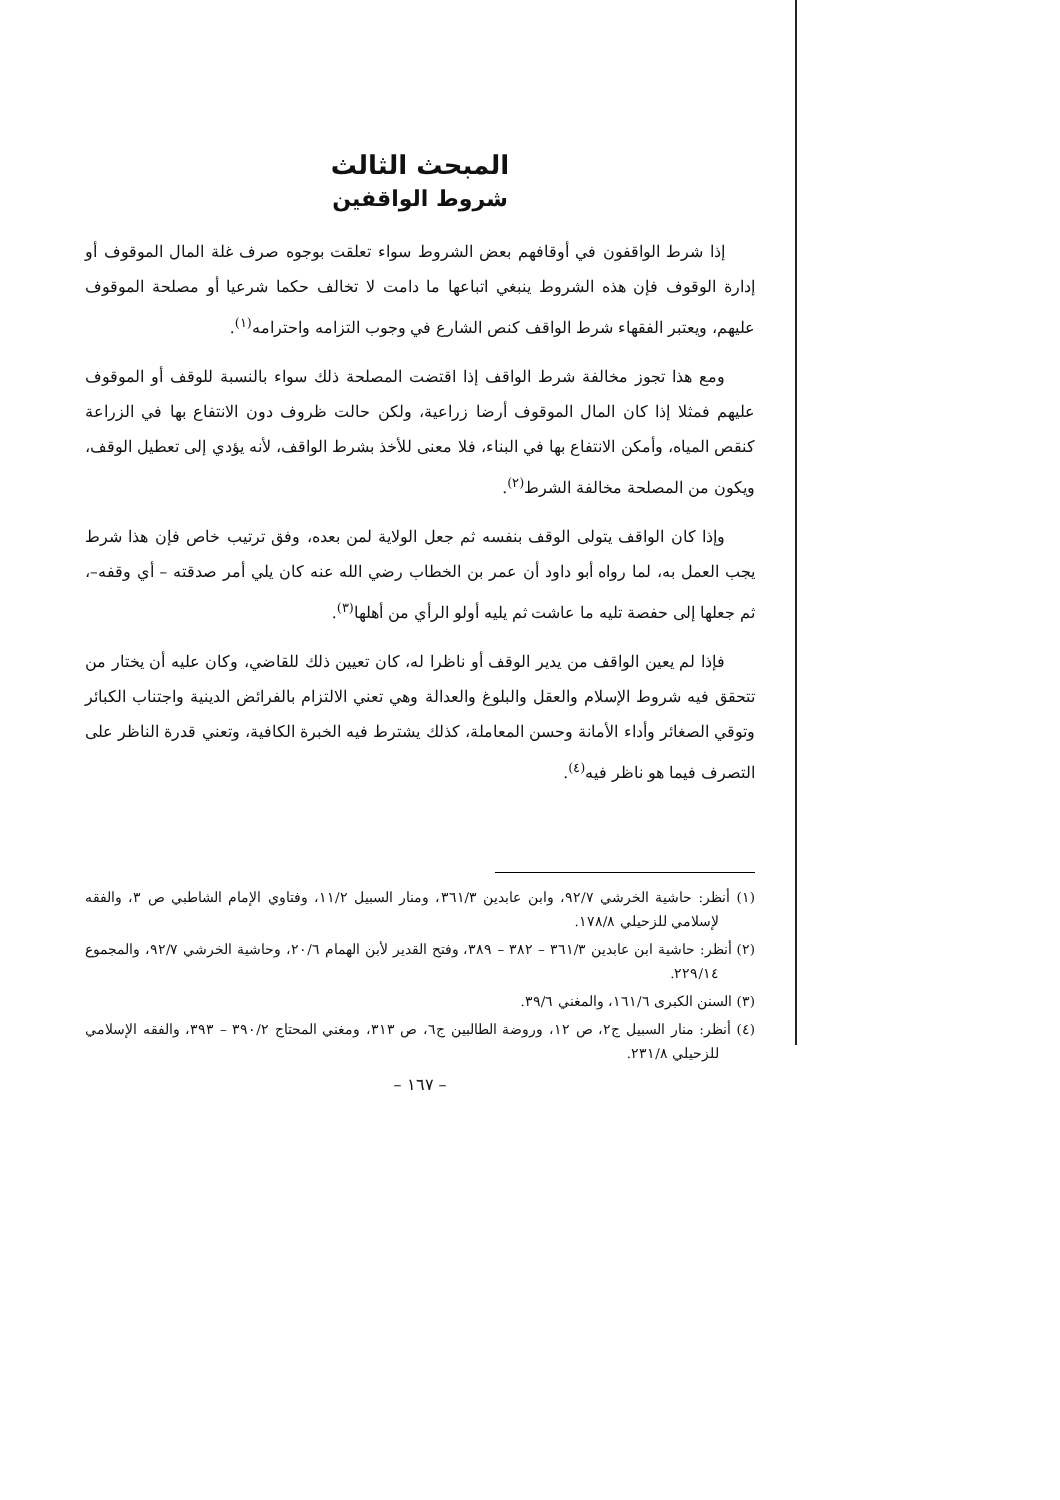المبحث الثالث
شروط الواقفين
إذا شرط الواقفون في أوقافهم بعض الشروط سواء تعلقت بوجوه صرف غلة المال الموقوف أو إدارة الوقوف فإن هذه الشروط ينبغي اتباعها ما دامت لا تخالف حكما شرعيا أو مصلحة الموقوف عليهم، ويعتبر الفقهاء شرط الواقف كنص الشارع في وجوب التزامه واحترامه<sup>(١)</sup>.
ومع هذا تجوز مخالفة شرط الواقف إذا اقتضت المصلحة ذلك سواء بالنسبة للوقف أو الموقوف عليهم فمثلا إذا كان المال الموقوف أرضا زراعية، ولكن حالت ظروف دون الانتفاع بها في الزراعة كنقص المياه، وأمكن الانتفاع بها في البناء، فلا معنى للأخذ بشرط الواقف، لأنه يؤدي إلى تعطيل الوقف، ويكون من المصلحة مخالفة الشرط<sup>(٢)</sup>.
وإذا كان الواقف يتولى الوقف بنفسه ثم جعل الولاية لمن بعده، وفق ترتيب خاص فإن هذا شرط يجب العمل به، لما رواه أبو داود أن عمر بن الخطاب رضي الله عنه كان يلي أمر صدقته – أي وقفه–، ثم جعلها إلى حفصة تليه ما عاشت ثم يليه أولو الرأي من أهلها<sup>(٣)</sup>.
فإذا لم يعين الواقف من يدير الوقف أو ناظرا له، كان تعيين ذلك للقاضي، وكان عليه أن يختار من تتحقق فيه شروط الإسلام والعقل والبلوغ والعدالة وهي تعني الالتزام بالفرائض الدينية واجتناب الكبائر وتوقي الصغائر وأداء الأمانة وحسن المعاملة، كذلك يشترط فيه الخبرة الكافية، وتعني قدرة الناظر على التصرف فيما هو ناظر فيه<sup>(٤)</sup>.
(١) أنظر: حاشية الخرشي ٩٢/٧، وابن عابدين ٣٦١/٣، ومنار السبيل ١١/٢، وفتاوي الإمام الشاطبي ص ٣، والفقه لإسلامي للزحيلي ١٧٨/٨.
(٢) أنظر: حاشية ابن عابدين ٣٦١/٣ – ٣٨٢ – ٣٨٩، وفتح القدير لأبن الهمام ٢٠/٦، وحاشية الخرشي ٩٢/٧، والمجموع ٢٢٩/١٤.
(٣) السنن الكبرى ١٦١/٦، والمغني ٣٩/٦.
(٤) أنظر: منار السبيل ج٢، ص ١٢، وروضة الطالبين ج٦، ص ٣١٣، ومغني المحتاج ٣٩٠/٢ – ٣٩٣، والفقه الإسلامي للزحيلي ٢٣١/٨.
– ١٦٧ –